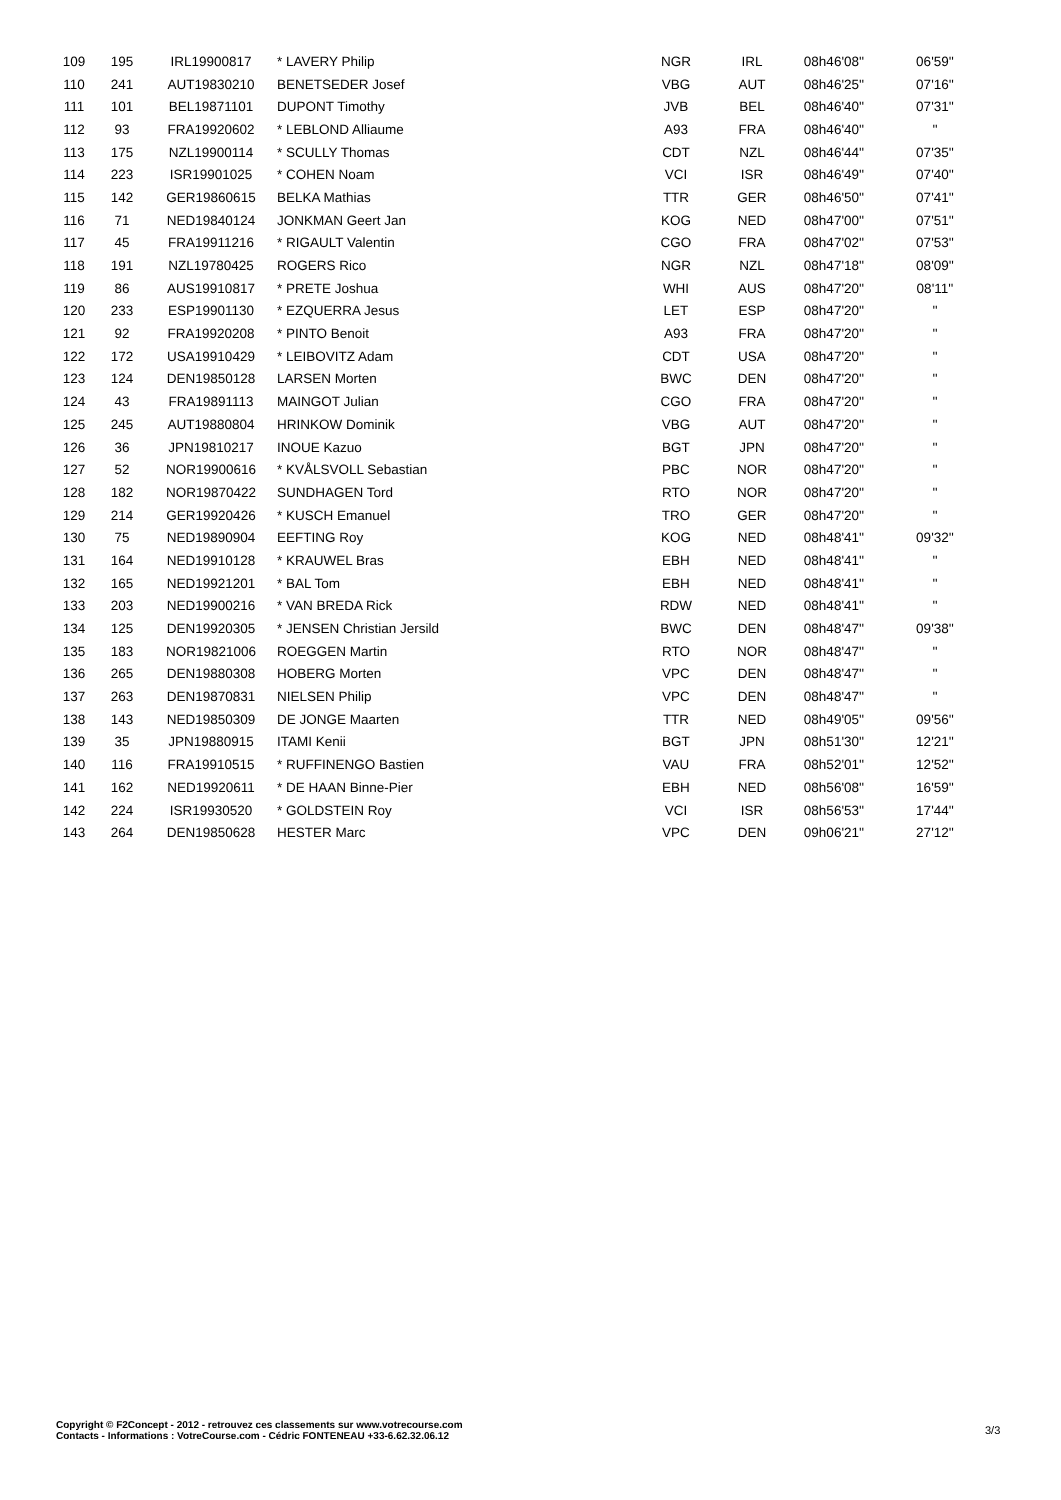| 109 | 195 | IRL19900817 | * LAVERY Philip | NGR | IRL | 08h46'08'' | 06'59'' |
| 110 | 241 | AUT19830210 | BENETSEDER Josef | VBG | AUT | 08h46'25'' | 07'16'' |
| 111 | 101 | BEL19871101 | DUPONT Timothy | JVB | BEL | 08h46'40'' | 07'31'' |
| 112 | 93 | FRA19920602 | * LEBLOND Alliaume | A93 | FRA | 08h46'40'' | '' |
| 113 | 175 | NZL19900114 | * SCULLY Thomas | CDT | NZL | 08h46'44'' | 07'35'' |
| 114 | 223 | ISR19901025 | * COHEN Noam | VCI | ISR | 08h46'49'' | 07'40'' |
| 115 | 142 | GER19860615 | BELKA Mathias | TTR | GER | 08h46'50'' | 07'41'' |
| 116 | 71 | NED19840124 | JONKMAN Geert Jan | KOG | NED | 08h47'00'' | 07'51'' |
| 117 | 45 | FRA19911216 | * RIGAULT Valentin | CGO | FRA | 08h47'02'' | 07'53'' |
| 118 | 191 | NZL19780425 | ROGERS Rico | NGR | NZL | 08h47'18'' | 08'09'' |
| 119 | 86 | AUS19910817 | * PRETE Joshua | WHI | AUS | 08h47'20'' | 08'11'' |
| 120 | 233 | ESP19901130 | * EZQUERRA Jesus | LET | ESP | 08h47'20'' | '' |
| 121 | 92 | FRA19920208 | * PINTO Benoit | A93 | FRA | 08h47'20'' | '' |
| 122 | 172 | USA19910429 | * LEIBOVITZ Adam | CDT | USA | 08h47'20'' | '' |
| 123 | 124 | DEN19850128 | LARSEN Morten | BWC | DEN | 08h47'20'' | '' |
| 124 | 43 | FRA19891113 | MAINGOT Julian | CGO | FRA | 08h47'20'' | '' |
| 125 | 245 | AUT19880804 | HRINKOW Dominik | VBG | AUT | 08h47'20'' | '' |
| 126 | 36 | JPN19810217 | INOUE Kazuo | BGT | JPN | 08h47'20'' | '' |
| 127 | 52 | NOR19900616 | * KVÅLSVOLL Sebastian | PBC | NOR | 08h47'20'' | '' |
| 128 | 182 | NOR19870422 | SUNDHAGEN Tord | RTO | NOR | 08h47'20'' | '' |
| 129 | 214 | GER19920426 | * KUSCH Emanuel | TRO | GER | 08h47'20'' | '' |
| 130 | 75 | NED19890904 | EEFTING Roy | KOG | NED | 08h48'41'' | 09'32'' |
| 131 | 164 | NED19910128 | * KRAUWEL Bras | EBH | NED | 08h48'41'' | '' |
| 132 | 165 | NED19921201 | * BAL Tom | EBH | NED | 08h48'41'' | '' |
| 133 | 203 | NED19900216 | * VAN BREDA Rick | RDW | NED | 08h48'41'' | '' |
| 134 | 125 | DEN19920305 | * JENSEN Christian Jersild | BWC | DEN | 08h48'47'' | 09'38'' |
| 135 | 183 | NOR19821006 | ROEGGEN Martin | RTO | NOR | 08h48'47'' | '' |
| 136 | 265 | DEN19880308 | HOBERG Morten | VPC | DEN | 08h48'47'' | '' |
| 137 | 263 | DEN19870831 | NIELSEN Philip | VPC | DEN | 08h48'47'' | '' |
| 138 | 143 | NED19850309 | DE JONGE Maarten | TTR | NED | 08h49'05'' | 09'56'' |
| 139 | 35 | JPN19880915 | ITAMI Kenii | BGT | JPN | 08h51'30'' | 12'21'' |
| 140 | 116 | FRA19910515 | * RUFFINENGO Bastien | VAU | FRA | 08h52'01'' | 12'52'' |
| 141 | 162 | NED19920611 | * DE HAAN Binne-Pier | EBH | NED | 08h56'08'' | 16'59'' |
| 142 | 224 | ISR19930520 | * GOLDSTEIN Roy | VCI | ISR | 08h56'53'' | 17'44'' |
| 143 | 264 | DEN19850628 | HESTER Marc | VPC | DEN | 09h06'21'' | 27'12'' |
Copyright © F2Concept - 2012 - retrouvez ces classements sur www.votrecourse.com
Contacts - Informations : VotreCourse.com - Cédric FONTENEAU +33-6.62.32.06.12
3/3